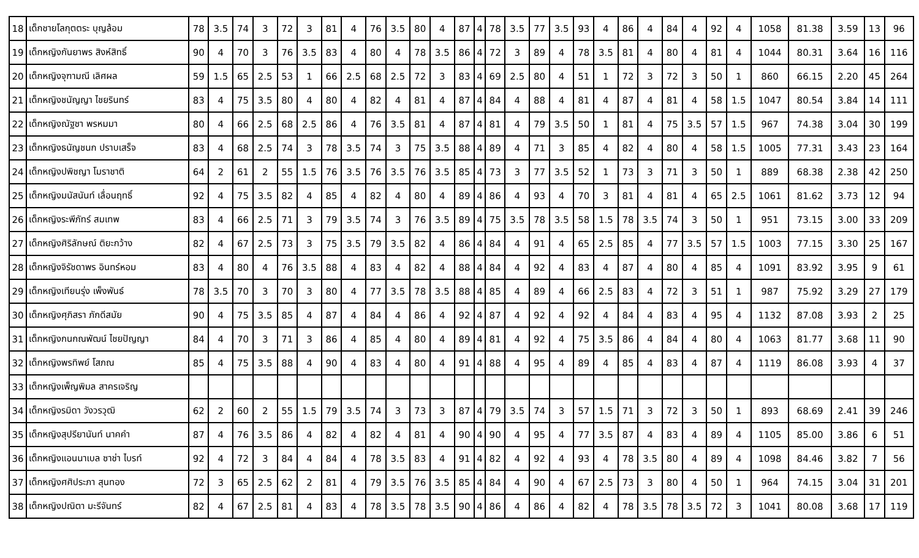| 18 | เด็กชายโลกุตตระ บุญล้อม | 78 | 3.5 | 74 | 3 | 72 | 3 | 81 | 4 | 76 | 3.5 | 80 | 4 | 87 | 4 | 78 | 3.5 | 77 | 3.5 | 93 | 4 | 86 | 4 | 84 | 4 | 92 | 4 | 1058 | 81.38 | 3.59 | 13 | 96 |
| 19 | เด็กหญิงกันยาพร สิงห์สิทธิ์ | 90 | 4 | 70 | 3 | 76 | 3.5 | 83 | 4 | 80 | 4 | 78 | 3.5 | 86 | 4 | 72 | 3 | 89 | 4 | 78 | 3.5 | 81 | 4 | 80 | 4 | 81 | 4 | 1044 | 80.31 | 3.64 | 16 | 116 |
| 20 | เด็กหญิงจุฑามณี เลิศผล | 59 | 1.5 | 65 | 2.5 | 53 | 1 | 66 | 2.5 | 68 | 2.5 | 72 | 3 | 83 | 4 | 69 | 2.5 | 80 | 4 | 51 | 1 | 72 | 3 | 72 | 3 | 50 | 1 | 860 | 66.15 | 2.20 | 45 | 264 |
| 21 | เด็กหญิงชนัญญา ไชยรินทร์ | 83 | 4 | 75 | 3.5 | 80 | 4 | 80 | 4 | 82 | 4 | 81 | 4 | 87 | 4 | 84 | 4 | 88 | 4 | 81 | 4 | 87 | 4 | 81 | 4 | 58 | 1.5 | 1047 | 80.54 | 3.84 | 14 | 111 |
| 22 | เด็กหญิงณัฐชา พรหมมา | 80 | 4 | 66 | 2.5 | 68 | 2.5 | 86 | 4 | 76 | 3.5 | 81 | 4 | 87 | 4 | 81 | 4 | 79 | 3.5 | 50 | 1 | 81 | 4 | 75 | 3.5 | 57 | 1.5 | 967 | 74.38 | 3.04 | 30 | 199 |
| 23 | เด็กหญิงธนัญชนก ปราบเสร็จ | 83 | 4 | 68 | 2.5 | 74 | 3 | 78 | 3.5 | 74 | 3 | 75 | 3.5 | 88 | 4 | 89 | 4 | 71 | 3 | 85 | 4 | 82 | 4 | 80 | 4 | 58 | 1.5 | 1005 | 77.31 | 3.43 | 23 | 164 |
| 24 | เด็กหญิงปพิชญา โมราชาติ | 64 | 2 | 61 | 2 | 55 | 1.5 | 76 | 3.5 | 76 | 3.5 | 76 | 3.5 | 85 | 4 | 73 | 3 | 77 | 3.5 | 52 | 1 | 73 | 3 | 71 | 3 | 50 | 1 | 889 | 68.38 | 2.38 | 42 | 250 |
| 25 | เด็กหญิงมนัสนันท์ เลื่อนฤทธิ์ | 92 | 4 | 75 | 3.5 | 82 | 4 | 85 | 4 | 82 | 4 | 80 | 4 | 89 | 4 | 86 | 4 | 93 | 4 | 70 | 3 | 81 | 4 | 81 | 4 | 65 | 2.5 | 1061 | 81.62 | 3.73 | 12 | 94 |
| 26 | เด็กหญิงระพีภัทร์ สมเทพ | 83 | 4 | 66 | 2.5 | 71 | 3 | 79 | 3.5 | 74 | 3 | 76 | 3.5 | 89 | 4 | 75 | 3.5 | 78 | 3.5 | 58 | 1.5 | 78 | 3.5 | 74 | 3 | 50 | 1 | 951 | 73.15 | 3.00 | 33 | 209 |
| 27 | เด็กหญิงศิริลักษณ์ ติยะกว้าง | 82 | 4 | 67 | 2.5 | 73 | 3 | 75 | 3.5 | 79 | 3.5 | 82 | 4 | 86 | 4 | 84 | 4 | 91 | 4 | 65 | 2.5 | 85 | 4 | 77 | 3.5 | 57 | 1.5 | 1003 | 77.15 | 3.30 | 25 | 167 |
| 28 | เด็กหญิงจิรัชดาพร อินทร์หอม | 83 | 4 | 80 | 4 | 76 | 3.5 | 88 | 4 | 83 | 4 | 82 | 4 | 88 | 4 | 84 | 4 | 92 | 4 | 83 | 4 | 87 | 4 | 80 | 4 | 85 | 4 | 1091 | 83.92 | 3.95 | 9 | 61 |
| 29 | เด็กหญิงเทียนรุ่ง เพ็งพันธ์ | 78 | 3.5 | 70 | 3 | 70 | 3 | 80 | 4 | 77 | 3.5 | 78 | 3.5 | 88 | 4 | 85 | 4 | 89 | 4 | 66 | 2.5 | 83 | 4 | 72 | 3 | 51 | 1 | 987 | 75.92 | 3.29 | 27 | 179 |
| 30 | เด็กหญิงศุภิสรา ภักดีสมัย | 90 | 4 | 75 | 3.5 | 85 | 4 | 87 | 4 | 84 | 4 | 86 | 4 | 92 | 4 | 87 | 4 | 92 | 4 | 92 | 4 | 84 | 4 | 83 | 4 | 95 | 4 | 1132 | 87.08 | 3.93 | 2 | 25 |
| 31 | เด็กหญิงกนกณพัฒน์ ไชยปัญญา | 84 | 4 | 70 | 3 | 71 | 3 | 86 | 4 | 85 | 4 | 80 | 4 | 89 | 4 | 81 | 4 | 92 | 4 | 75 | 3.5 | 86 | 4 | 84 | 4 | 80 | 4 | 1063 | 81.77 | 3.68 | 11 | 90 |
| 32 | เด็กหญิงพรทิพย์ โสภณ | 85 | 4 | 75 | 3.5 | 88 | 4 | 90 | 4 | 83 | 4 | 80 | 4 | 91 | 4 | 88 | 4 | 95 | 4 | 89 | 4 | 85 | 4 | 83 | 4 | 87 | 4 | 1119 | 86.08 | 3.93 | 4 | 37 |
| 33 | เด็กหญิงเพ็ญพิมล สาครเจริญ | | | | | | | | | | | | | | | | | | | | | | | | | | | | | | | |
| 34 | เด็กหญิงรมิดา วังวรวุฒิ | 62 | 2 | 60 | 2 | 55 | 1.5 | 79 | 3.5 | 74 | 3 | 73 | 3 | 87 | 4 | 79 | 3.5 | 74 | 3 | 57 | 1.5 | 71 | 3 | 72 | 3 | 50 | 1 | 893 | 68.69 | 2.41 | 39 | 246 |
| 35 | เด็กหญิงสุปรียานันท์ นาคคำ | 87 | 4 | 76 | 3.5 | 86 | 4 | 82 | 4 | 82 | 4 | 81 | 4 | 90 | 4 | 90 | 4 | 95 | 4 | 77 | 3.5 | 87 | 4 | 83 | 4 | 89 | 4 | 1105 | 85.00 | 3.86 | 6 | 51 |
| 36 | เด็กหญิงแอนนาเบล ซาช่า ไบรท์ | 92 | 4 | 72 | 3 | 84 | 4 | 84 | 4 | 78 | 3.5 | 83 | 4 | 91 | 4 | 82 | 4 | 92 | 4 | 93 | 4 | 78 | 3.5 | 80 | 4 | 89 | 4 | 1098 | 84.46 | 3.82 | 7 | 56 |
| 37 | เด็กหญิงศศิประภา สุนทอง | 72 | 3 | 65 | 2.5 | 62 | 2 | 81 | 4 | 79 | 3.5 | 76 | 3.5 | 85 | 4 | 84 | 4 | 90 | 4 | 67 | 2.5 | 73 | 3 | 80 | 4 | 50 | 1 | 964 | 74.15 | 3.04 | 31 | 201 |
| 38 | เด็กหญิงปณิตา มะรีจันทร์ | 82 | 4 | 67 | 2.5 | 81 | 4 | 83 | 4 | 78 | 3.5 | 78 | 3.5 | 90 | 4 | 86 | 4 | 86 | 4 | 82 | 4 | 78 | 3.5 | 78 | 3.5 | 72 | 3 | 1041 | 80.08 | 3.68 | 17 | 119 |